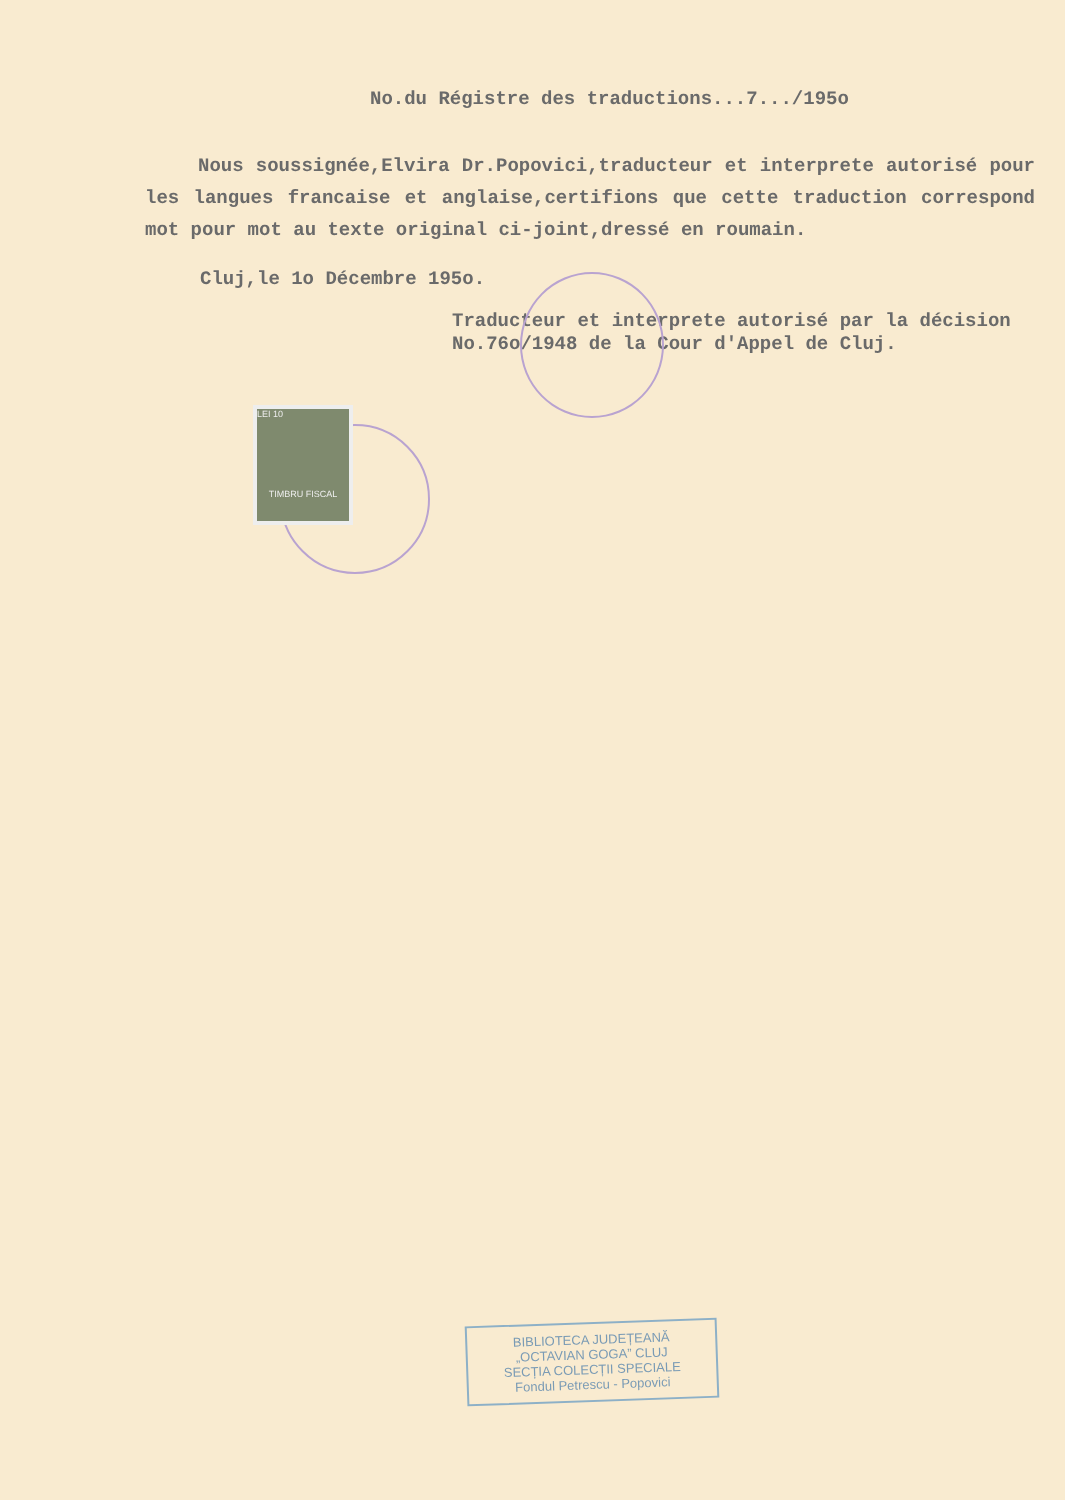No.du Régistre des traductions...7.../195o
Nous soussignée,Elvira Dr.Popovici,traducteur et interprete autorisé pour les langues francaise et anglaise,certifions que cette traduction correspond mot pour mot au texte original ci-joint,dressé en roumain.
Cluj,le 1o Décembre 195o.
Traducteur et interprete autorisé par la décision No.76o/1948 de la Cour d'Appel de Cluj.
LEI 10
TIMBRU FISCAL
BIBLIOTECA JUDEȚEANĂ
„OCTAVIAN GOGA” CLUJ
SECȚIA COLECȚII SPECIALE
Fondul Petrescu - Popovici